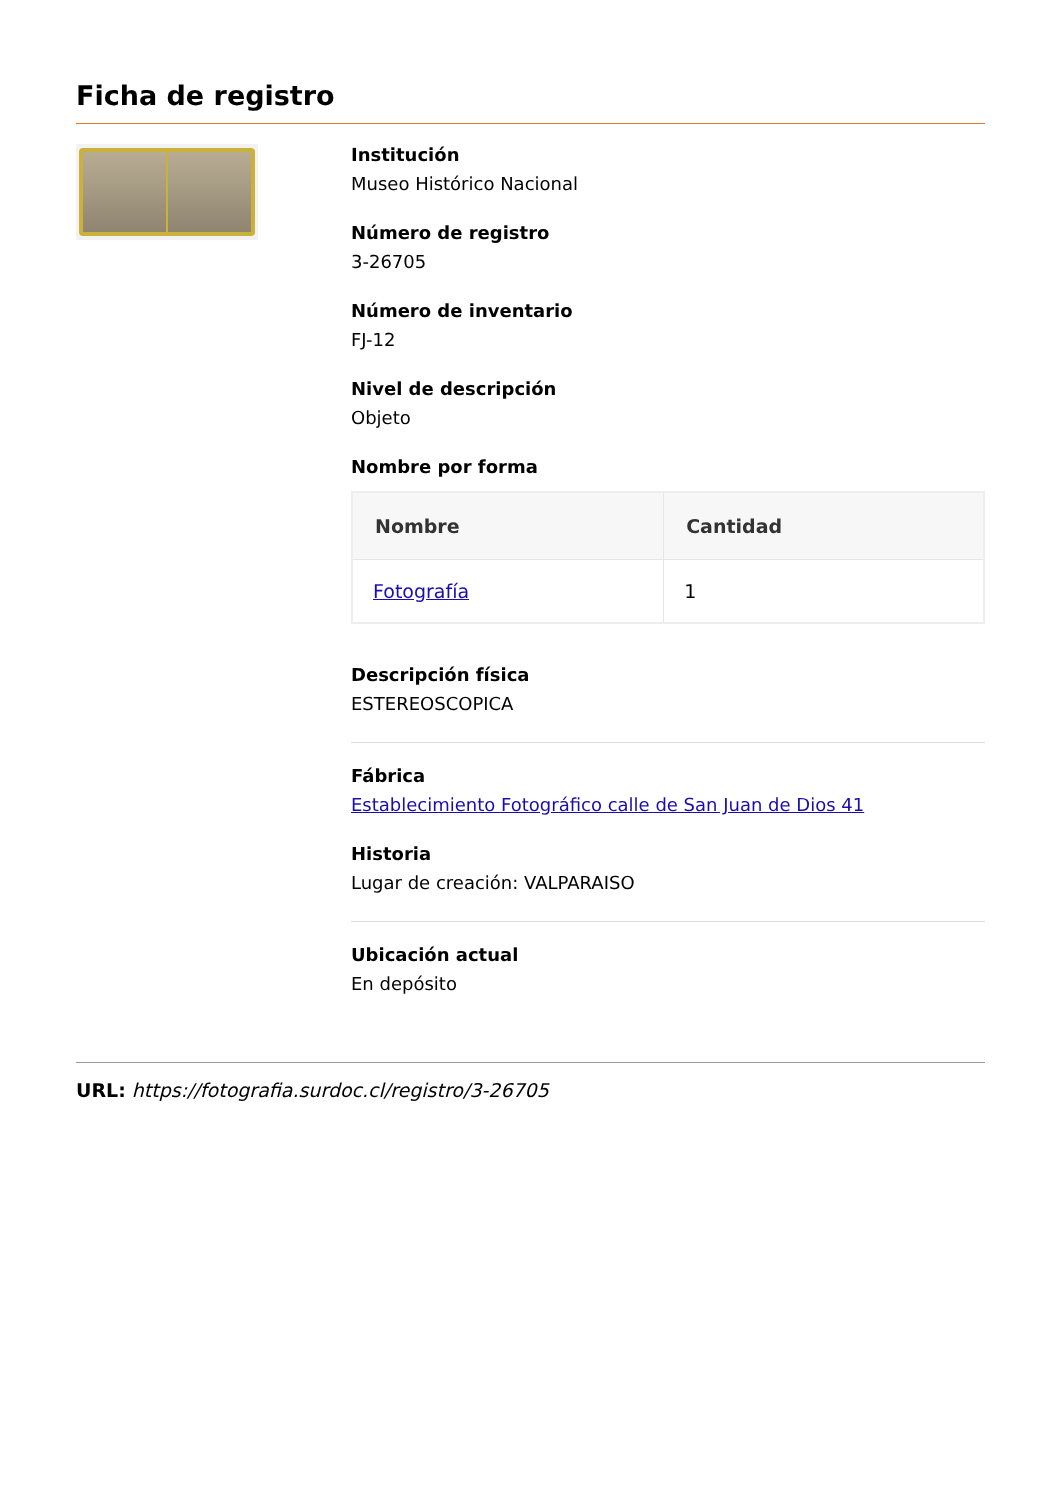Ficha de registro
Institución
Museo Histórico Nacional
Número de registro
3-26705
Número de inventario
FJ-12
Nivel de descripción
Objeto
Nombre por forma
| Nombre | Cantidad |
| --- | --- |
| Fotografía | 1 |
Descripción física
ESTEREOSCOPICA
Fábrica
Establecimiento Fotográfico calle de San Juan de Dios 41
Historia
Lugar de creación: VALPARAISO
Ubicación actual
En depósito
URL: https://fotografia.surdoc.cl/registro/3-26705